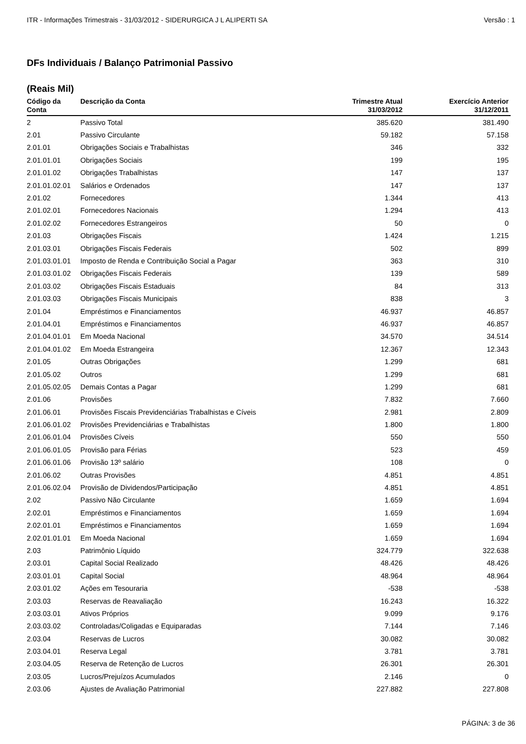ITR - Informações Trimestrais - 31/03/2012 - SIDERURGICA J L ALIPERTI SA Versão : 1
DFs Individuais / Balanço Patrimonial Passivo
(Reais Mil)
| Código da Conta | Descrição da Conta | Trimestre Atual 31/03/2012 | Exercício Anterior 31/12/2011 |
| --- | --- | --- | --- |
| 2 | Passivo Total | 385.620 | 381.490 |
| 2.01 | Passivo Circulante | 59.182 | 57.158 |
| 2.01.01 | Obrigações Sociais e Trabalhistas | 346 | 332 |
| 2.01.01.01 | Obrigações Sociais | 199 | 195 |
| 2.01.01.02 | Obrigações Trabalhistas | 147 | 137 |
| 2.01.01.02.01 | Salários e Ordenados | 147 | 137 |
| 2.01.02 | Fornecedores | 1.344 | 413 |
| 2.01.02.01 | Fornecedores Nacionais | 1.294 | 413 |
| 2.01.02.02 | Fornecedores Estrangeiros | 50 | 0 |
| 2.01.03 | Obrigações Fiscais | 1.424 | 1.215 |
| 2.01.03.01 | Obrigações Fiscais Federais | 502 | 899 |
| 2.01.03.01.01 | Imposto de Renda e Contribuição Social a Pagar | 363 | 310 |
| 2.01.03.01.02 | Obrigações Fiscais Federais | 139 | 589 |
| 2.01.03.02 | Obrigações Fiscais Estaduais | 84 | 313 |
| 2.01.03.03 | Obrigações Fiscais Municipais | 838 | 3 |
| 2.01.04 | Empréstimos e Financiamentos | 46.937 | 46.857 |
| 2.01.04.01 | Empréstimos e Financiamentos | 46.937 | 46.857 |
| 2.01.04.01.01 | Em Moeda Nacional | 34.570 | 34.514 |
| 2.01.04.01.02 | Em Moeda Estrangeira | 12.367 | 12.343 |
| 2.01.05 | Outras Obrigações | 1.299 | 681 |
| 2.01.05.02 | Outros | 1.299 | 681 |
| 2.01.05.02.05 | Demais Contas a Pagar | 1.299 | 681 |
| 2.01.06 | Provisões | 7.832 | 7.660 |
| 2.01.06.01 | Provisões Fiscais Previdenciárias Trabalhistas e Cíveis | 2.981 | 2.809 |
| 2.01.06.01.02 | Provisões Previdenciárias e Trabalhistas | 1.800 | 1.800 |
| 2.01.06.01.04 | Provisões Cíveis | 550 | 550 |
| 2.01.06.01.05 | Provisão para Férias | 523 | 459 |
| 2.01.06.01.06 | Provisão 13º salário | 108 | 0 |
| 2.01.06.02 | Outras Provisões | 4.851 | 4.851 |
| 2.01.06.02.04 | Provisão de Dividendos/Participação | 4.851 | 4.851 |
| 2.02 | Passivo Não Circulante | 1.659 | 1.694 |
| 2.02.01 | Empréstimos e Financiamentos | 1.659 | 1.694 |
| 2.02.01.01 | Empréstimos e Financiamentos | 1.659 | 1.694 |
| 2.02.01.01.01 | Em Moeda Nacional | 1.659 | 1.694 |
| 2.03 | Patrimônio Líquido | 324.779 | 322.638 |
| 2.03.01 | Capital Social Realizado | 48.426 | 48.426 |
| 2.03.01.01 | Capital Social | 48.964 | 48.964 |
| 2.03.01.02 | Ações em Tesouraria | -538 | -538 |
| 2.03.03 | Reservas de Reavaliação | 16.243 | 16.322 |
| 2.03.03.01 | Ativos Próprios | 9.099 | 9.176 |
| 2.03.03.02 | Controladas/Coligadas e Equiparadas | 7.144 | 7.146 |
| 2.03.04 | Reservas de Lucros | 30.082 | 30.082 |
| 2.03.04.01 | Reserva Legal | 3.781 | 3.781 |
| 2.03.04.05 | Reserva de Retenção de Lucros | 26.301 | 26.301 |
| 2.03.05 | Lucros/Prejuízos Acumulados | 2.146 | 0 |
| 2.03.06 | Ajustes de Avaliação Patrimonial | 227.882 | 227.808 |
PÁGINA: 3 de 36